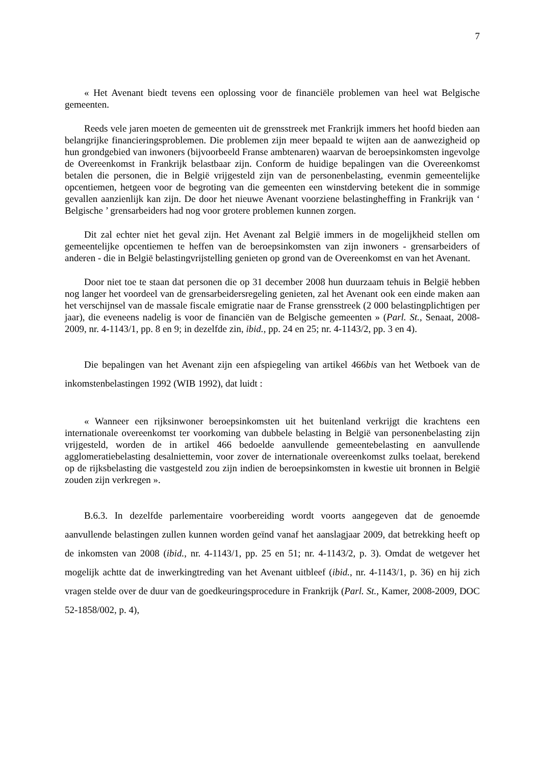7
« Het Avenant biedt tevens een oplossing voor de financiële problemen van heel wat Belgische gemeenten.
Reeds vele jaren moeten de gemeenten uit de grensstreek met Frankrijk immers het hoofd bieden aan belangrijke financieringsproblemen. Die problemen zijn meer bepaald te wijten aan de aanwezigheid op hun grondgebied van inwoners (bijvoorbeeld Franse ambtenaren) waarvan de beroepsinkomsten ingevolge de Overeenkomst in Frankrijk belastbaar zijn. Conform de huidige bepalingen van die Overeenkomst betalen die personen, die in België vrijgesteld zijn van de personenbelasting, evenmin gemeentelijke opcentiemen, hetgeen voor de begroting van die gemeenten een winstderving betekent die in sommige gevallen aanzienlijk kan zijn. De door het nieuwe Avenant voorziene belastingheffing in Frankrijk van ‘ Belgische ’ grensarbeiders had nog voor grotere problemen kunnen zorgen.
Dit zal echter niet het geval zijn. Het Avenant zal België immers in de mogelijkheid stellen om gemeentelijke opcentiemen te heffen van de beroepsinkomsten van zijn inwoners - grensarbeiders of anderen - die in België belastingvrijstelling genieten op grond van de Overeenkomst en van het Avenant.
Door niet toe te staan dat personen die op 31 december 2008 hun duurzaam tehuis in België hebben nog langer het voordeel van de grensarbeidersregeling genieten, zal het Avenant ook een einde maken aan het verschijnsel van de massale fiscale emigratie naar de Franse grensstreek (2 000 belastingplichtigen per jaar), die eveneens nadelig is voor de financiën van de Belgische gemeenten » (Parl. St., Senaat, 2008-2009, nr. 4-1143/1, pp. 8 en 9; in dezelfde zin, ibid., pp. 24 en 25; nr. 4-1143/2, pp. 3 en 4).
Die bepalingen van het Avenant zijn een afspiegeling van artikel 466bis van het Wetboek van de inkomstenbelastingen 1992 (WIB 1992), dat luidt :
« Wanneer een rijksinwoner beroepsinkomsten uit het buitenland verkrijgt die krachtens een internationale overeenkomst ter voorkoming van dubbele belasting in België van personenbelasting zijn vrijgesteld, worden de in artikel 466 bedoelde aanvullende gemeentebelasting en aanvullende agglomeratiebelasting desalniettemin, voor zover de internationale overeenkomst zulks toelaat, berekend op de rijksbelasting die vastgesteld zou zijn indien de beroepsinkomsten in kwestie uit bronnen in België zouden zijn verkregen ».
B.6.3. In dezelfde parlementaire voorbereiding wordt voorts aangegeven dat de genoemde aanvullende belastingen zullen kunnen worden geïnd vanaf het aanslagjaar 2009, dat betrekking heeft op de inkomsten van 2008 (ibid., nr. 4-1143/1, pp. 25 en 51; nr. 4-1143/2, p. 3). Omdat de wetgever het mogelijk achtte dat de inwerkingtreding van het Avenant uitbleef (ibid., nr. 4-1143/1, p. 36) en hij zich vragen stelde over de duur van de goedkeuringsprocedure in Frankrijk (Parl. St., Kamer, 2008-2009, DOC 52-1858/002, p. 4),